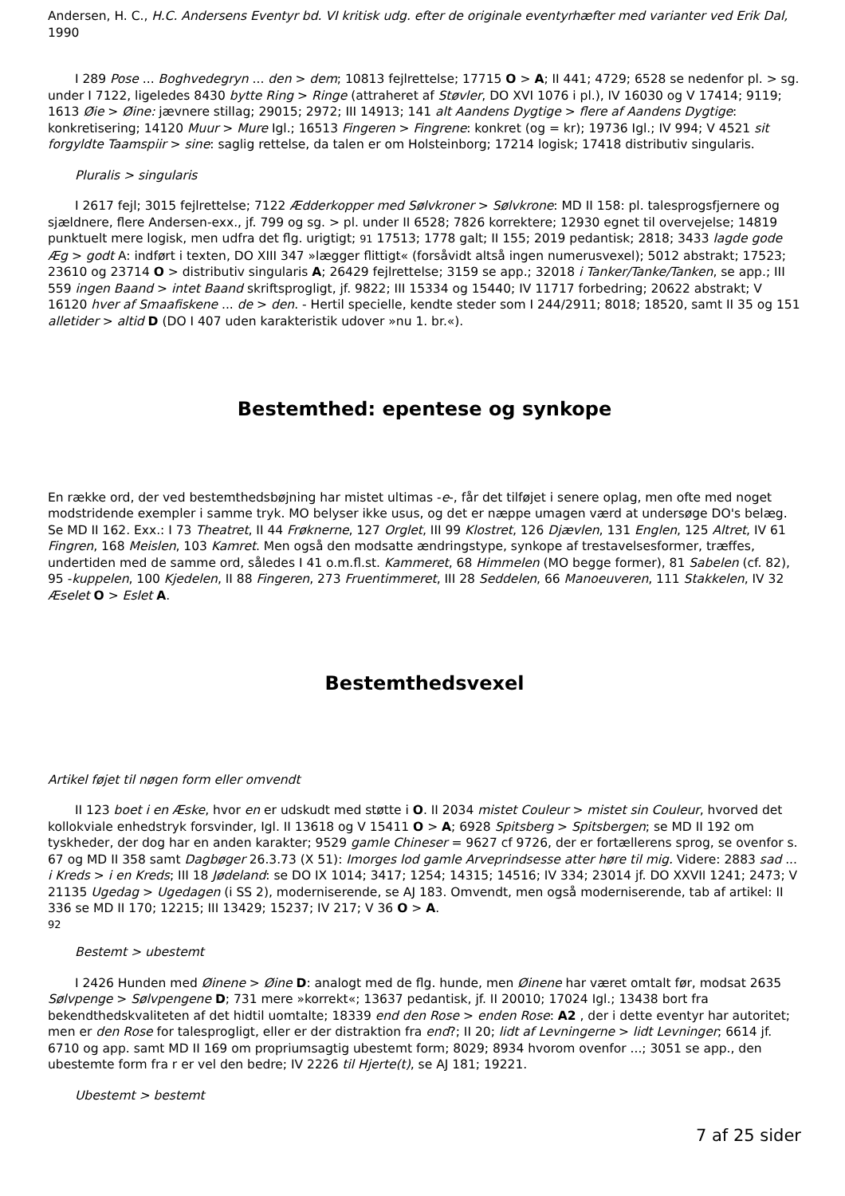Andersen, H. C., H.C. Andersens Eventyr bd. VI kritisk udg. efter de originale eventyrhæfter med varianter ved Erik Dal, 1990
I 289 Pose ... Boghvedegryn ... den > dem; 10813 fejlrettelse; 17715 O > A; II 441; 4729; 6528 se nedenfor pl. > sg. under I 7122, ligeledes 8430 bytte Ring > Ringe (attraheret af Støvler, DO XVI 1076 i pl.), IV 16030 og V 17414; 9119; 1613 Øie > Øine: jævnere stillag; 29015; 2972; III 14913; 141 alt Aandens Dygtige > flere af Aandens Dygtige: konkretisering; 14120 Muur > Mure Igl.; 16513 Fingeren > Fingrene: konkret (og = kr); 19736 Igl.; IV 994; V 4521 sit forgyldte Taamspiir > sine: saglig rettelse, da talen er om Holsteinborg; 17214 logisk; 17418 distributiv singularis.
Pluralis > singularis
I 2617 fejl; 3015 fejlrettelse; 7122 Ædderkopper med Sølvkroner > Sølvkrone: MD II 158: pl. talesprogsfjernere og sjældnere, flere Andersen-exx., jf. 799 og sg. > pl. under II 6528; 7826 korrektere; 12930 egnet til overvejelse; 14819 punktuelt mere logisk, men udfra det flg. urigtigt; 91 17513; 1778 galt; II 155; 2019 pedantisk; 2818; 3433 lagde gode Æg > godt A: indført i texten, DO XIII 347 »lægger flittigt« (forsåvidt altså ingen numerusvexel); 5012 abstrakt; 17523; 23610 og 23714 O > distributiv singularis A; 26429 fejlrettelse; 3159 se app.; 32018 i Tanker/Tanke/Tanken, se app.; III 559 ingen Baand > intet Baand skriftsprogligt, jf. 9822; III 15334 og 15440; IV 11717 forbedring; 20622 abstrakt; V 16120 hver af Smaafiskene ... de > den. - Hertil specielle, kendte steder som I 244/2911; 8018; 18520, samt II 35 og 151 alletider > altid D (DO I 407 uden karakteristik udover »nu 1. br.«).
Bestemthed: epentese og synkope
En række ord, der ved bestemthedsbøjning har mistet ultimas -e-, får det tilføjet i senere oplag, men ofte med noget modstridende exempler i samme tryk. MO belyser ikke usus, og det er næppe umagen værd at undersøge DO's belæg. Se MD II 162. Exx.: I 73 Theatret, II 44 Frøknerne, 127 Orglet, III 99 Klostret, 126 Djævlen, 131 Englen, 125 Altret, IV 61 Fingren, 168 Meislen, 103 Kamret. Men også den modsatte ændringstype, synkope af trestavelsesformer, træffes, undertiden med de samme ord, således I 41 o.m.fl.st. Kammeret, 68 Himmelen (MO begge former), 81 Sabelen (cf. 82), 95 -kuppelen, 100 Kjedelen, II 88 Fingeren, 273 Fruentimmeret, III 28 Seddelen, 66 Manoeuveren, 111 Stakkelen, IV 32 Æselet O > Eslet A.
Bestemthedsvexel
Artikel føjet til nøgen form eller omvendt
II 123 boet i en Æske, hvor en er udskudt med støtte i O. II 2034 mistet Couleur > mistet sin Couleur, hvorved det kollokviale enhedstryk forsvinder, Igl. II 13618 og V 15411 O > A; 6928 Spitsberg > Spitsbergen; se MD II 192 om tyskheder, der dog har en anden karakter; 9529 gamle Chineser = 9627 cf 9726, der er fortællerens sprog, se ovenfor s. 67 og MD II 358 samt Dagbøger 26.3.73 (X 51): Imorges lod gamle Arveprindsesse atter høre til mig. Videre: 2883 sad ... i Kreds > i en Kreds; III 18 Jødeland: se DO IX 1014; 3417; 1254; 14315; 14516; IV 334; 23014 jf. DO XXVII 1241; 2473; V 21135 Ugedag > Ugedagen (i SS 2), moderniserende, se AJ 183. Omvendt, men også moderniserende, tab af artikel: II 336 se MD II 170; 12215; III 13429; 15237; IV 217; V 36 O > A.
92
Bestemt > ubestemt
I 2426 Hunden med Øinene > Øine D: analogt med de flg. hunde, men Øinene har været omtalt før, modsat 2635 Sølvpenge > Sølvpengene D; 731 mere »korrekt«; 13637 pedantisk, jf. II 20010; 17024 Igl.; 13438 bort fra bekendthedskvaliteten af det hidtil uomtalte; 18339 end den Rose > enden Rose: A2 , der i dette eventyr har autoritet; men er den Rose for talesprogligt, eller er der distraktion fra end?; II 20; lidt af Levningerne > lidt Levninger; 6614 jf. 6710 og app. samt MD II 169 om propriumsagtig ubestemt form; 8029; 8934 hvorom ovenfor ...; 3051 se app., den ubestemte form fra r er vel den bedre; IV 2226 til Hjerte(t), se AJ 181; 19221.
Ubestemt > bestemt
7 af 25 sider